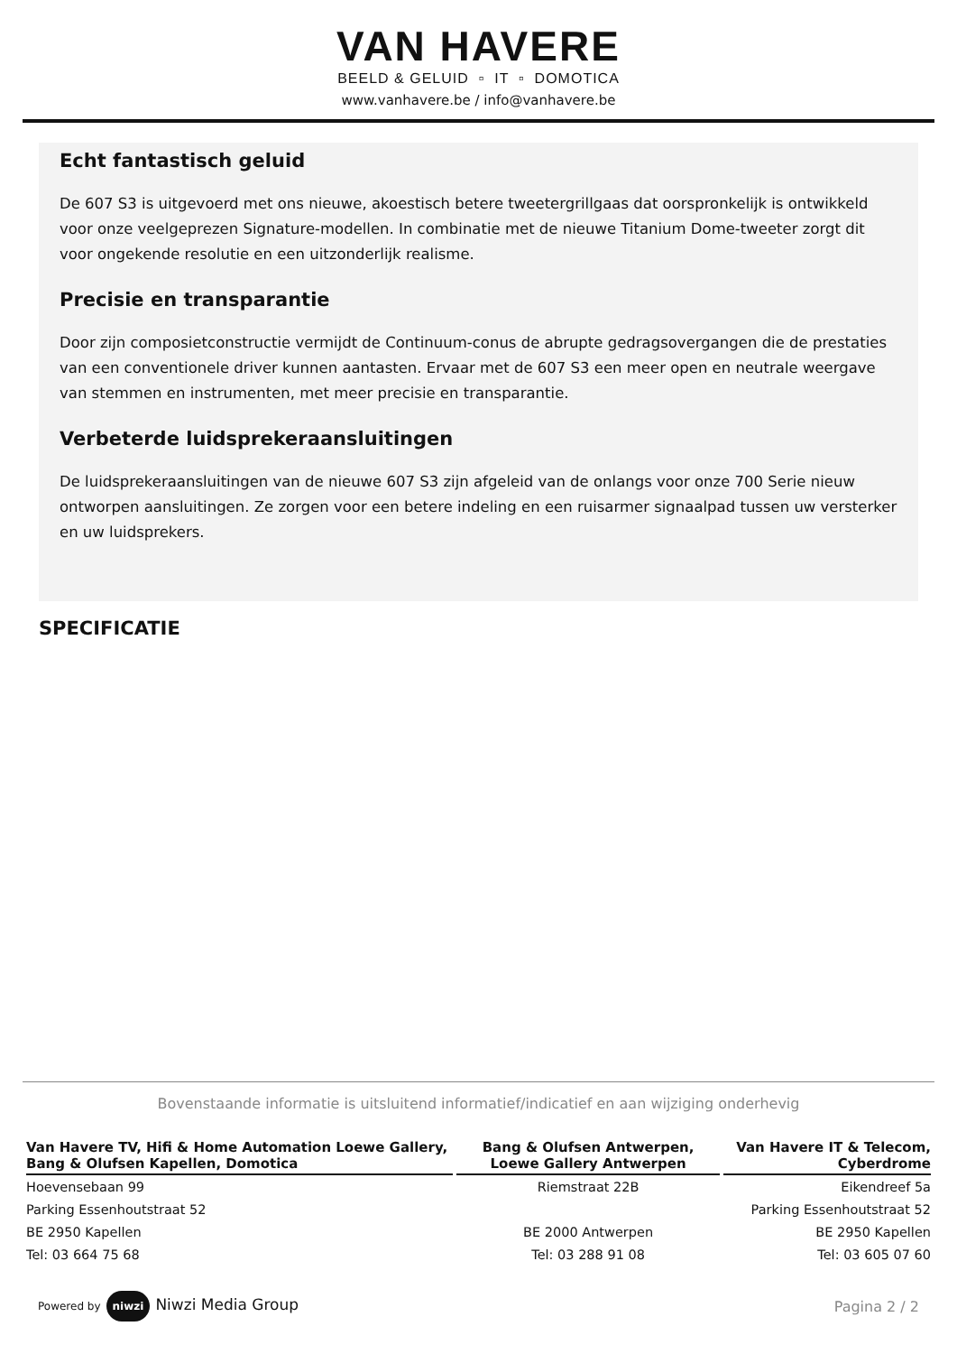VAN HAVERE
BEELD & GELUID ▫ IT ▫ DOMOTICA
www.vanhavere.be / info@vanhavere.be
Echt fantastisch geluid
De 607 S3 is uitgevoerd met ons nieuwe, akoestisch betere tweetergrillgaas dat oorspronkelijk is ontwikkeld voor onze veelgeprezen Signature-modellen. In combinatie met de nieuwe Titanium Dome-tweeter zorgt dit voor ongekende resolutie en een uitzonderlijk realisme.
Precisie en transparantie
Door zijn composietconstructie vermijdt de Continuum-conus de abrupte gedragsovergangen die de prestaties van een conventionele driver kunnen aantasten. Ervaar met de 607 S3 een meer open en neutrale weergave van stemmen en instrumenten, met meer precisie en transparantie.
Verbeterde luidsprekeraansluitingen
De luidsprekeraansluitingen van de nieuwe 607 S3 zijn afgeleid van de onlangs voor onze 700 Serie nieuw ontworpen aansluitingen. Ze zorgen voor een betere indeling en een ruisarmer signaalpad tussen uw versterker en uw luidsprekers.
SPECIFICATIE
Bovenstaande informatie is uitsluitend informatief/indicatief en aan wijziging onderhevig
| Van Havere TV, Hifi & Home Automation Loewe Gallery, Bang & Olufsen Kapellen, Domotica | Bang & Olufsen Antwerpen, Loewe Gallery Antwerpen | Van Havere IT & Telecom, Cyberdrome |
| --- | --- | --- |
| Hoevensebaan 99 | Riemstraat 22B | Eikendreef 5a |
| Parking Essenhoutstraat 52 | | Parking Essenhoutstraat 52 |
| BE 2950 Kapellen | BE 2000 Antwerpen | BE 2950 Kapellen |
| Tel: 03 664 75 68 | Tel: 03 288 91 08 | Tel: 03 605 07 60 |
Powered by niwzi Niwzi Media Group
Pagina 2 / 2